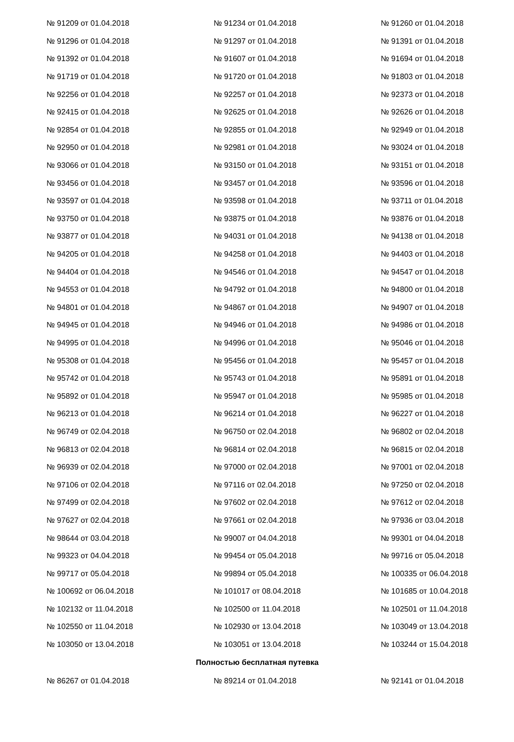| № 91209 от 01.04.2018 | № 91234 от 01.04.2018 | № 91260 от 01.04.2018 |
| № 91296 от 01.04.2018 | № 91297 от 01.04.2018 | № 91391 от 01.04.2018 |
| № 91392 от 01.04.2018 | № 91607 от 01.04.2018 | № 91694 от 01.04.2018 |
| № 91719 от 01.04.2018 | № 91720 от 01.04.2018 | № 91803 от 01.04.2018 |
| № 92256 от 01.04.2018 | № 92257 от 01.04.2018 | № 92373 от 01.04.2018 |
| № 92415 от 01.04.2018 | № 92625 от 01.04.2018 | № 92626 от 01.04.2018 |
| № 92854 от 01.04.2018 | № 92855 от 01.04.2018 | № 92949 от 01.04.2018 |
| № 92950 от 01.04.2018 | № 92981 от 01.04.2018 | № 93024 от 01.04.2018 |
| № 93066 от 01.04.2018 | № 93150 от 01.04.2018 | № 93151 от 01.04.2018 |
| № 93456 от 01.04.2018 | № 93457 от 01.04.2018 | № 93596 от 01.04.2018 |
| № 93597 от 01.04.2018 | № 93598 от 01.04.2018 | № 93711 от 01.04.2018 |
| № 93750 от 01.04.2018 | № 93875 от 01.04.2018 | № 93876 от 01.04.2018 |
| № 93877 от 01.04.2018 | № 94031 от 01.04.2018 | № 94138 от 01.04.2018 |
| № 94205 от 01.04.2018 | № 94258 от 01.04.2018 | № 94403 от 01.04.2018 |
| № 94404 от 01.04.2018 | № 94546 от 01.04.2018 | № 94547 от 01.04.2018 |
| № 94553 от 01.04.2018 | № 94792 от 01.04.2018 | № 94800 от 01.04.2018 |
| № 94801 от 01.04.2018 | № 94867 от 01.04.2018 | № 94907 от 01.04.2018 |
| № 94945 от 01.04.2018 | № 94946 от 01.04.2018 | № 94986 от 01.04.2018 |
| № 94995 от 01.04.2018 | № 94996 от 01.04.2018 | № 95046 от 01.04.2018 |
| № 95308 от 01.04.2018 | № 95456 от 01.04.2018 | № 95457 от 01.04.2018 |
| № 95742 от 01.04.2018 | № 95743 от 01.04.2018 | № 95891 от 01.04.2018 |
| № 95892 от 01.04.2018 | № 95947 от 01.04.2018 | № 95985 от 01.04.2018 |
| № 96213 от 01.04.2018 | № 96214 от 01.04.2018 | № 96227 от 01.04.2018 |
| № 96749 от 02.04.2018 | № 96750 от 02.04.2018 | № 96802 от 02.04.2018 |
| № 96813 от 02.04.2018 | № 96814 от 02.04.2018 | № 96815 от 02.04.2018 |
| № 96939 от 02.04.2018 | № 97000 от 02.04.2018 | № 97001 от 02.04.2018 |
| № 97106 от 02.04.2018 | № 97116 от 02.04.2018 | № 97250 от 02.04.2018 |
| № 97499 от 02.04.2018 | № 97602 от 02.04.2018 | № 97612 от 02.04.2018 |
| № 97627 от 02.04.2018 | № 97661 от 02.04.2018 | № 97936 от 03.04.2018 |
| № 98644 от 03.04.2018 | № 99007 от 04.04.2018 | № 99301 от 04.04.2018 |
| № 99323 от 04.04.2018 | № 99454 от 05.04.2018 | № 99716 от 05.04.2018 |
| № 99717 от 05.04.2018 | № 99894 от 05.04.2018 | № 100335 от 06.04.2018 |
| № 100692 от 06.04.2018 | № 101017 от 08.04.2018 | № 101685 от 10.04.2018 |
| № 102132 от 11.04.2018 | № 102500 от 11.04.2018 | № 102501 от 11.04.2018 |
| № 102550 от 11.04.2018 | № 102930 от 13.04.2018 | № 103049 от 13.04.2018 |
| № 103050 от 13.04.2018 | № 103051 от 13.04.2018 | № 103244 от 15.04.2018 |
| Полностью бесплатная путевка | | |
| № 86267 от 01.04.2018 | № 89214 от 01.04.2018 | № 92141 от 01.04.2018 |